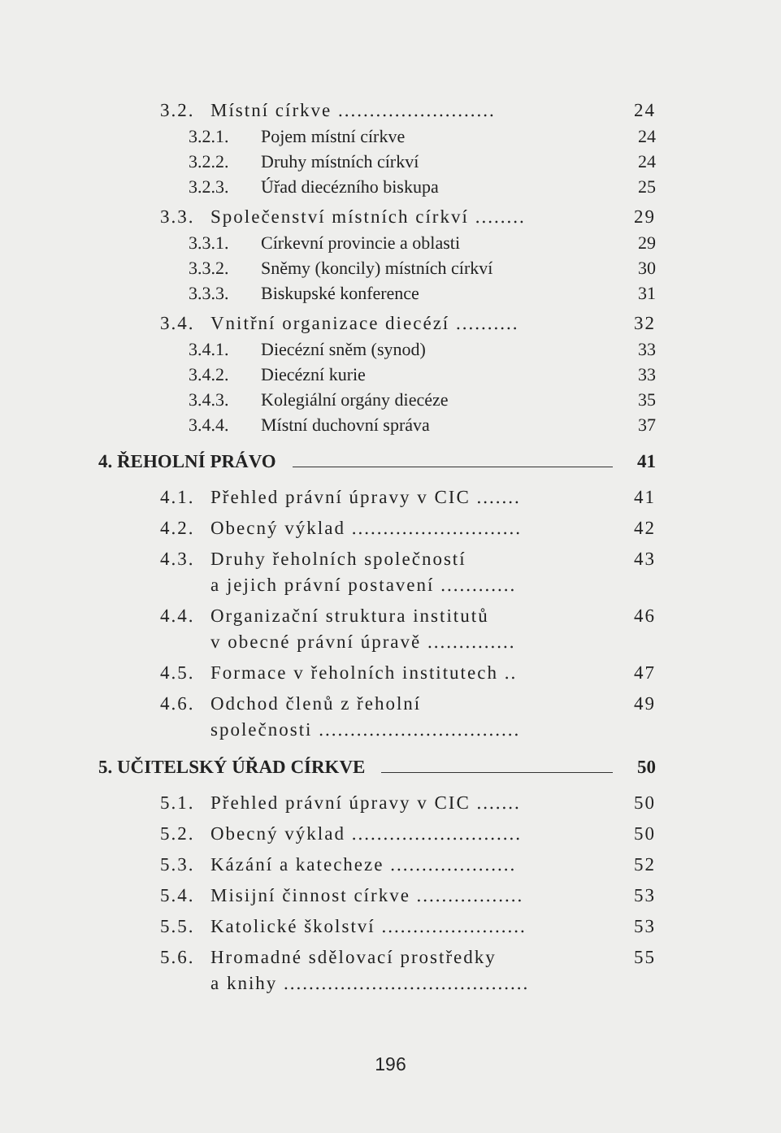3.2. Místní církve ......................... 24
3.2.1. Pojem místní církve 24
3.2.2. Druhy místních církví 24
3.2.3. Úřad diecézního biskupa 25
3.3. Společenství místních církví ........ 29
3.3.1. Církevní provincie a oblasti 29
3.3.2. Sněmy (koncily) místních církví 30
3.3.3. Biskupské konference 31
3.4. Vnitřní organizace diecézí .......... 32
3.4.1. Diecézní sněm (synod) 33
3.4.2. Diecézní kurie 33
3.4.3. Kolegiální orgány diecéze 35
3.4.4. Místní duchovní správa 37
4. ŘEHOLNÍ PRÁVO 41
4.1. Přehled právní úpravy v CIC ....... 41
4.2. Obecný výklad ........................... 42
4.3. Druhy řeholních společností
a jejich právní postavení ............ 43
4.4. Organizační struktura institutů
v obecné právní úpravě .............. 46
4.5. Formace v řeholních institutech .. 47
4.6. Odchod členů z řeholní
společnosti ................................ 49
5. UČITELSKÝ ÚŘAD CÍRKVE 50
5.1. Přehled právní úpravy v CIC ....... 50
5.2. Obecný výklad ........................... 50
5.3. Kázání a katecheze .................... 52
5.4. Misijní činnost církve ................. 53
5.5. Katolické školství ....................... 53
5.6. Hromadné sdělovací prostředky
a knihy ....................................... 55
196